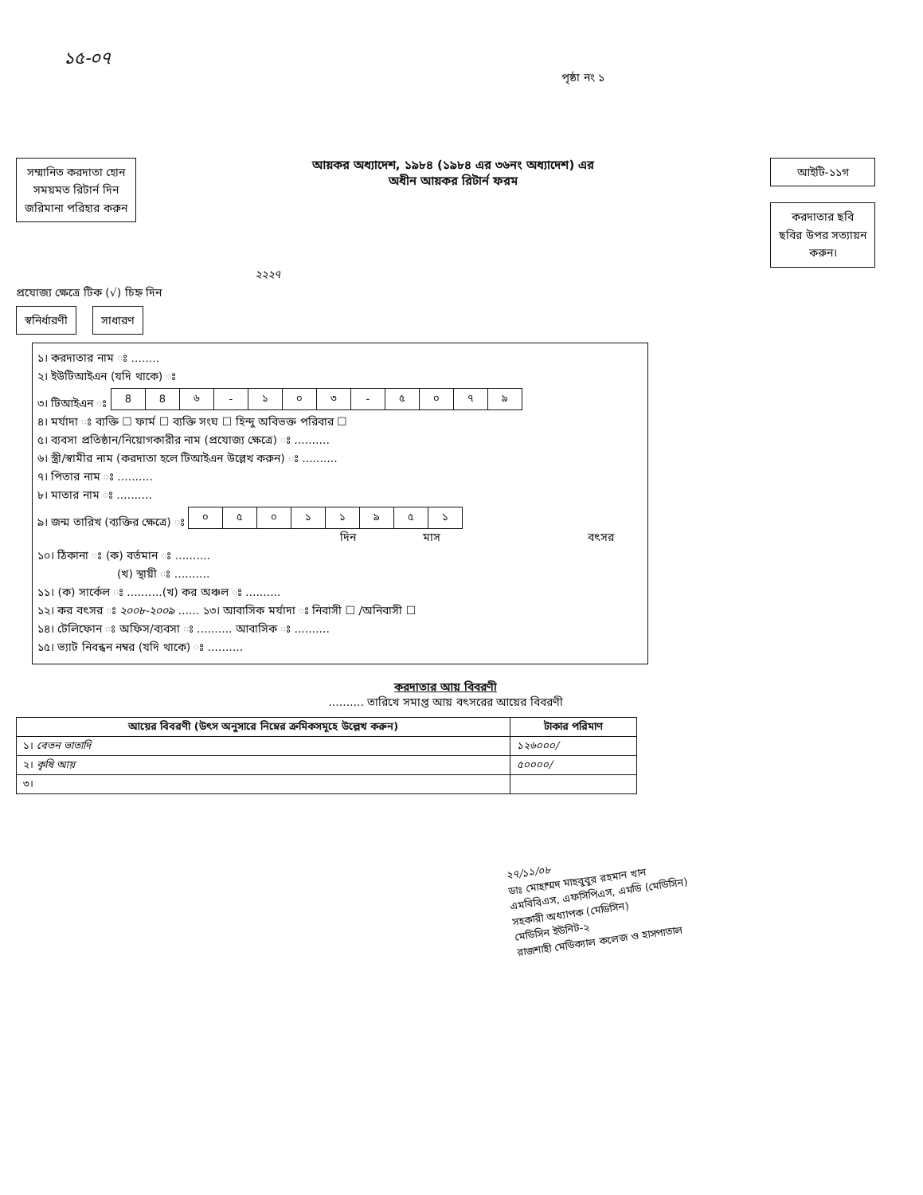১৫-০৭
পৃষ্ঠা নং ১
সম্মানিত করদাতা হোন
সময়মত রিটার্ন দিন
জরিমানা পরিহার করুন
আয়কর অধ্যাদেশ, ১৯৮৪ (১৯৮৪ এর ৩৬নং অধ্যাদেশ) এর
অধীন আয়কর রিটার্ন ফরম
আইটি-১১গ
করদাতার ছবি
ছবির উপর সত্যায়ন
করুন।
২২২৭
প্রযোজ্য ক্ষেত্রে টিক (√) চিহ্ন দিন
স্বনির্ধারণী সাধারণ
১। করদাতার নাম ঃ ........
২। ইউটিআইএন (যদি থাকে) ঃ
৩। টিআইএন ঃ
| 8 | 8 | ৬ | - | ১ | ০ | ৩ | - | ৫ | ০ | ৭ | ৯ |
৪। মর্যাদা ঃ ব্যক্তি ☐ ফার্ম ☐ ব্যক্তি সংঘ ☐ হিন্দু অবিভক্ত পরিবার ☐
৫। ব্যবসা প্রতিষ্ঠান/নিয়োগকারীর নাম (প্রযোজ্য ক্ষেত্রে) ঃ ..........
৬। স্ত্রী/স্বামীর নাম (করদাতা হলে টিআইএন উল্লেখ করুন) ঃ ..........
৭। পিতার নাম ঃ ..........
৮। মাতার নাম ঃ ..........
৯। জন্ম তারিখ (ব্যক্তির ক্ষেত্রে) ঃ
| ০ | ৫ | ০ | ১ | ১ | ৯ | ৫ | ১ |
দিন মাস বৎসর
১০। ঠিকানা ঃ (ক) বর্তমান ঃ ..........
(খ) স্থায়ী ঃ ..........
১১। (ক) সার্কেল ঃ ..........(খ) কর অঞ্চল ঃ ..........
১২। কর বৎসর ঃ ২০০৮-২০০৯ ...... ১৩। আবাসিক মর্যাদা ঃ নিবাসী ☐ /অনিবাসী ☐
১৪। টেলিফোন ঃ অফিস/ব্যবসা ঃ .......... আবাসিক ঃ ..........
১৫। ভ্যাট নিবন্ধন নম্বর (যদি থাকে) ঃ ..........
করদাতার আয় বিবরণী
.......... তারিখে সমাপ্ত আয় বৎসরের আয়ের বিবরণী
| আয়ের বিবরণী (উৎস অনুসারে নিম্নের ক্রমিকসমূহে উল্লেখ করুন) | টাকার পরিমাণ |
| --- | --- |
| ১। বেতন ভাতাদি | ১২৬০০০/ |
| ২। কৃষি আয় | ৫০০০০/ |
| ৩। | |
২৭/১১/০৮
ডাঃ মোহাম্মদ মাহবুবুর রহমান খান
এমবিবিএস, এফসিপিএস, এমডি (মেডিসিন)
সহকারী অধ্যাপক (মেডিসিন)
মেডিসিন ইউনিট-২
রাজশাহী মেডিক্যাল কলেজ ও হাসপাতাল